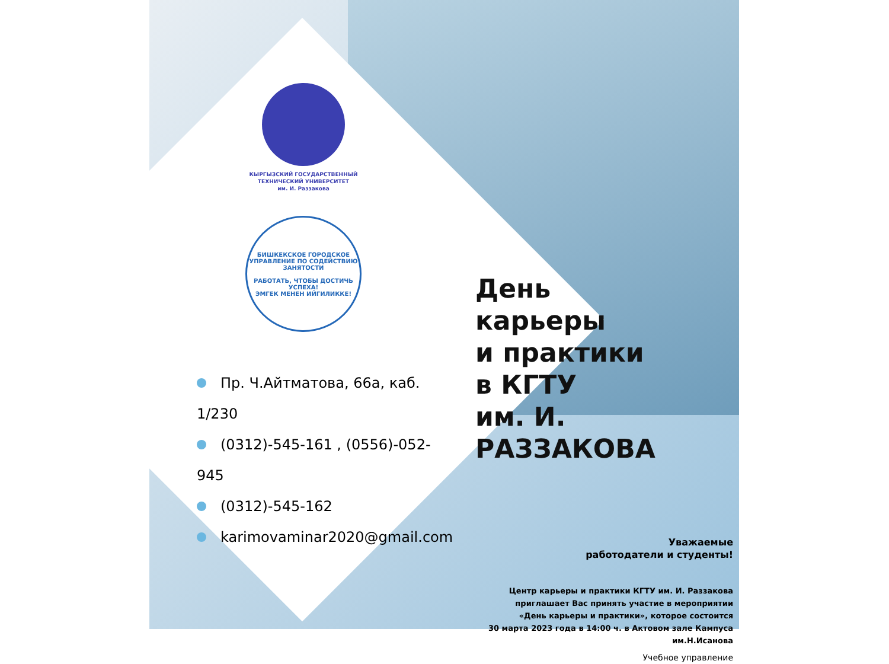КЫРГЫЗСКИЙ ГОСУДАРСТВЕННЫЙ
ТЕХНИЧЕСКИЙ УНИВЕРСИТЕТ
им. И. Раззакова
БИШКЕКСКОЕ ГОРОДСКОЕ УПРАВЛЕНИЕ ПО СОДЕЙСТВИЮ ЗАНЯТОСТИ
РАБОТАТЬ, ЧТОБЫ ДОСТИЧЬ УСПЕХА!
ЭМГЕК МЕНЕН ИЙГИЛИККЕ!
Пр. Ч.Айтматова, 66а, каб. 1/230
(0312)-545-161 , (0556)-052-945
(0312)-545-162
karimovaminar2020@gmail.com
День
карьеры
и практики
в КГТУ
им. И. РАЗЗАКОВА
Уважаемые
работодатели и студенты!
Центр карьеры и практики КГТУ им. И. Раззакова
приглашает Вас принять участие в мероприятии
«День карьеры и практики», которое состоится
30 марта 2023 года в 14:00 ч. в Актовом зале Кампуса им.Н.Исанова
Учебное управление